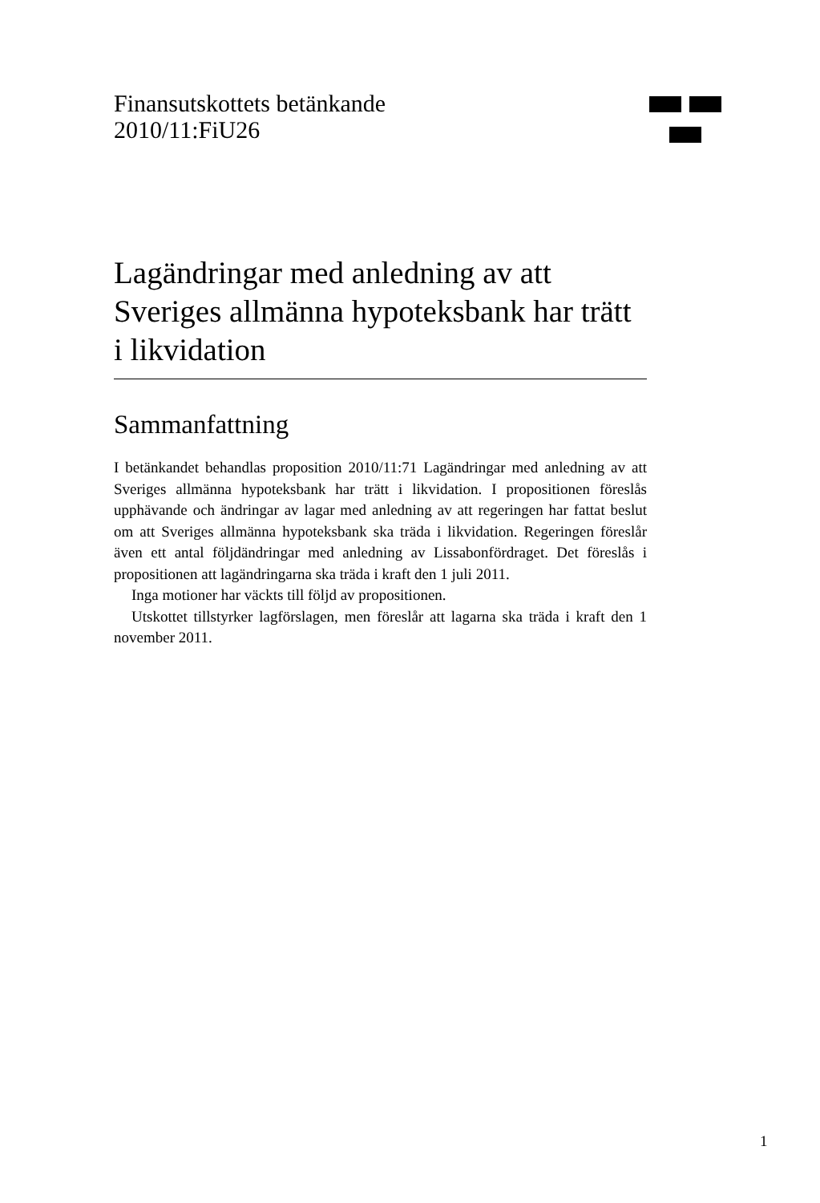Finansutskottets betänkande
2010/11:FiU26
Lagändringar med anledning av att Sveriges allmänna hypoteksbank har trätt i likvidation
Sammanfattning
I betänkandet behandlas proposition 2010/11:71 Lagändringar med anledning av att Sveriges allmänna hypoteksbank har trätt i likvidation. I propositionen föreslås upphävande och ändringar av lagar med anledning av att regeringen har fattat beslut om att Sveriges allmänna hypoteksbank ska träda i likvidation. Regeringen föreslår även ett antal följdändringar med anledning av Lissabonfördraget. Det föreslås i propositionen att lagändringarna ska träda i kraft den 1 juli 2011.
Inga motioner har väckts till följd av propositionen.
Utskottet tillstyrker lagförslagen, men föreslår att lagarna ska träda i kraft den 1 november 2011.
1